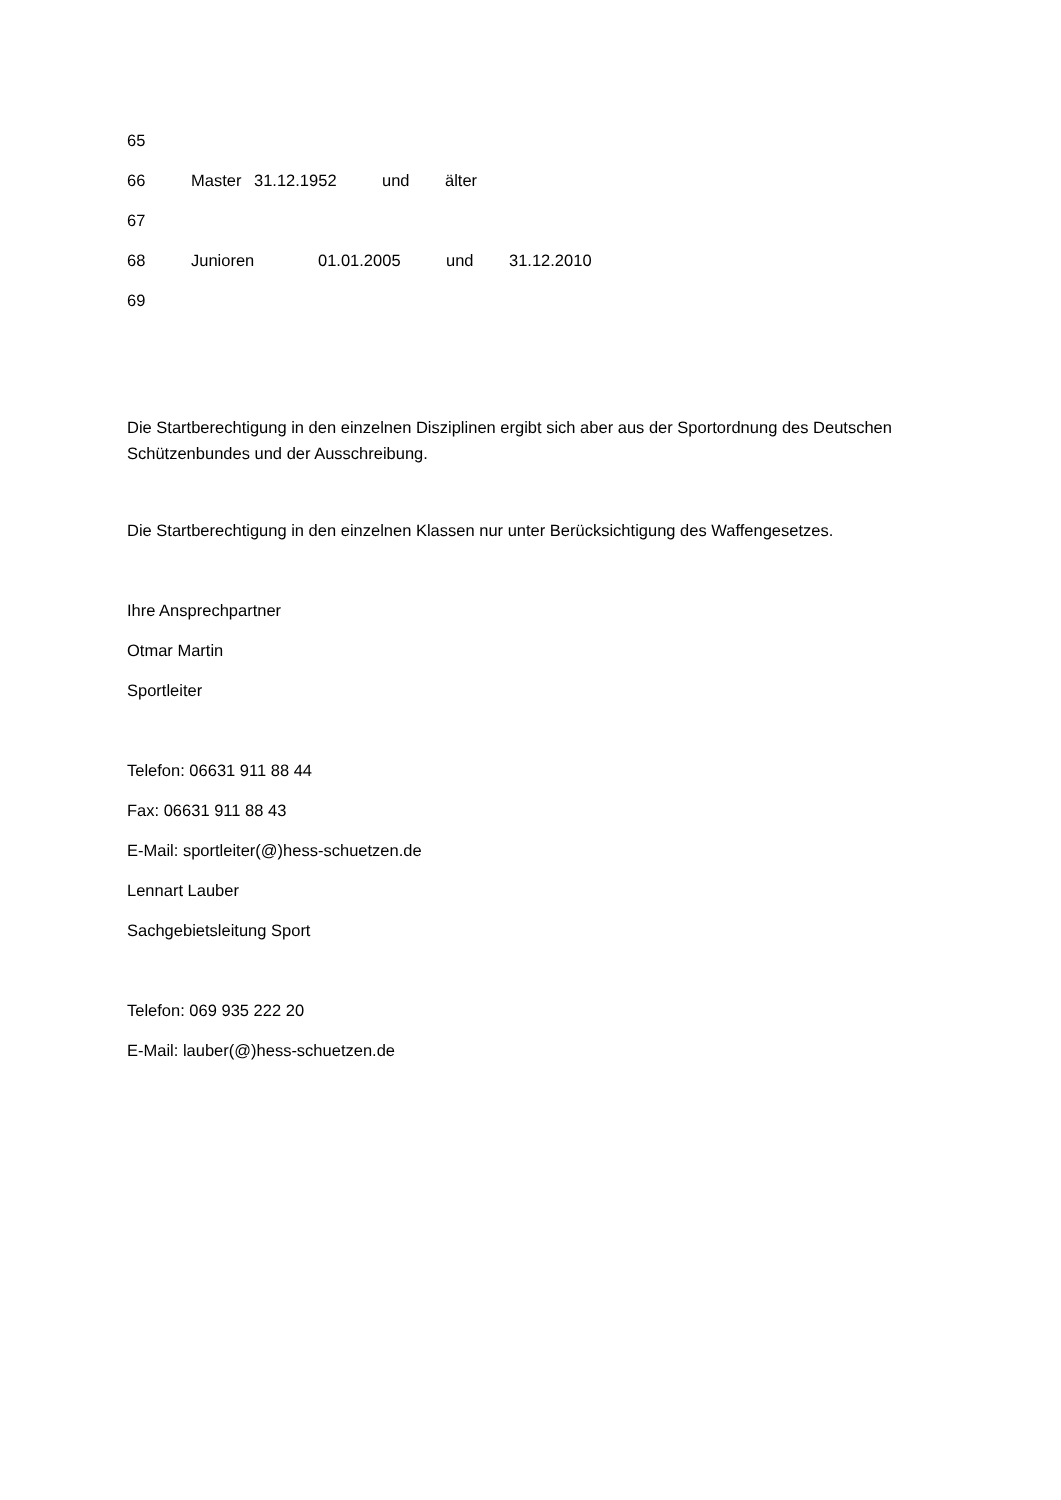65
66 Master 31.12.1952 und älter
67
68 Junioren 01.01.2005 und 31.12.2010
69
Die Startberechtigung in den einzelnen Disziplinen ergibt sich aber aus der Sportordnung des Deutschen Schützenbundes und der Ausschreibung.
Die Startberechtigung in den einzelnen Klassen nur unter Berücksichtigung des Waffengesetzes.
Ihre Ansprechpartner
Otmar Martin
Sportleiter
Telefon: 06631 911 88 44
Fax: 06631 911 88 43
E-Mail: sportleiter(@)hess-schuetzen.de
Lennart Lauber
Sachgebietsleitung Sport
Telefon: 069 935 222 20
E-Mail: lauber(@)hess-schuetzen.de